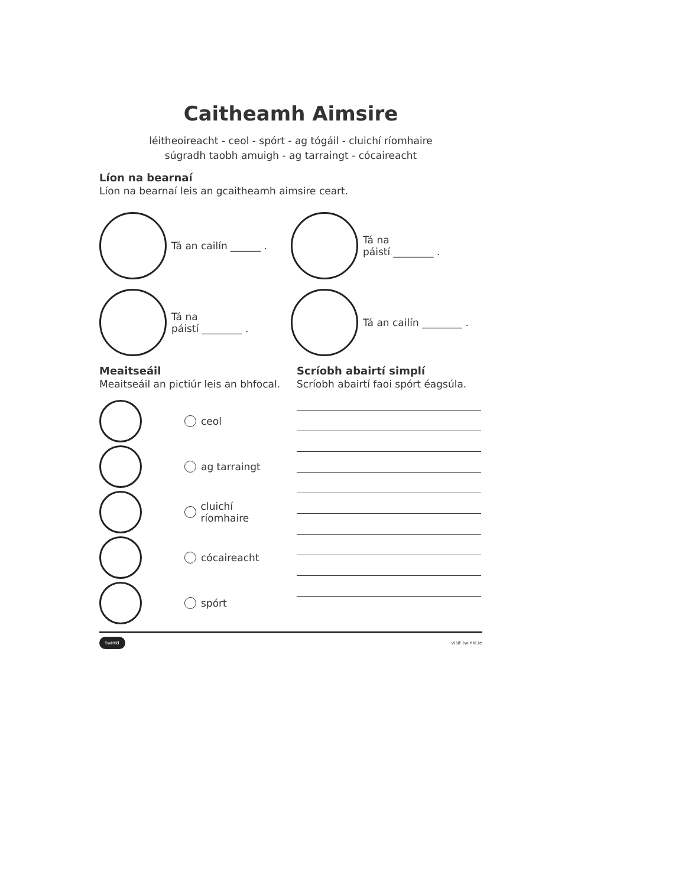Caitheamh Aimsire
léitheoireacht - ceol - spórt - ag tógáil - cluichí ríomhaire
súgradh taobh amuigh - ag tarraingt - cócaireacht
Líon na bearnaí
Líon na bearnaí leis an gcaitheamh aimsire ceart.
Tá an cailín ______ .
Tá na
páistí ________ .
Tá na
páistí ________ .
Tá an cailín ________ .
Meaitseáil
Meaitseáil an pictiúr leis an bhfocal.
ceol
ag tarraingt
cluichí ríomhaire
cócaireacht
spórt
Scríobh abairtí simplí
Scríobh abairtí faoi spórt éagsúla.
twinkl visit twinkl.ie